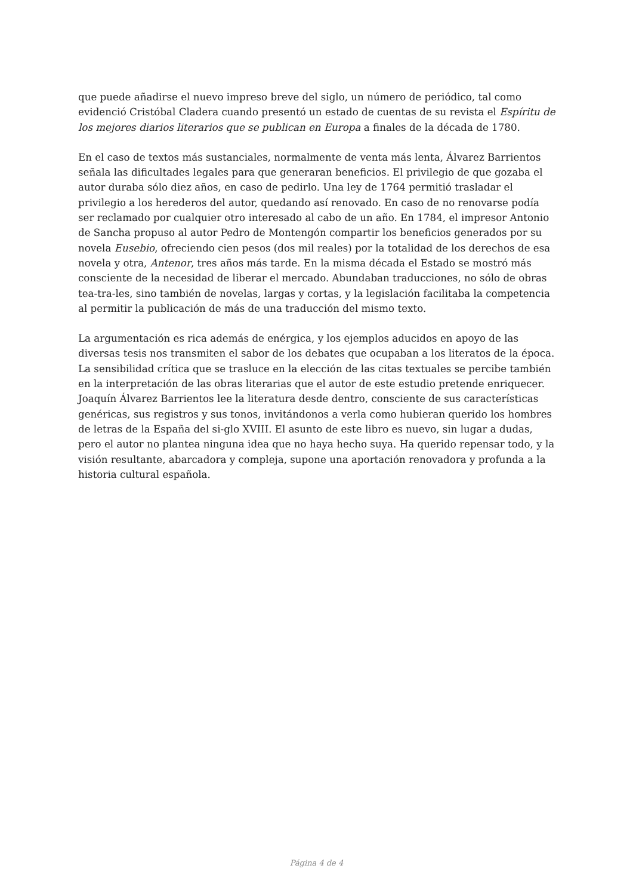que puede añadirse el nuevo impreso breve del siglo, un número de periódico, tal como evidenció Cristóbal Cladera cuando presentó un estado de cuentas de su revista el Espíritu de los mejores diarios literarios que se publican en Europa a finales de la década de 1780.
En el caso de textos más sustanciales, normalmente de venta más lenta, Álvarez Barrientos señala las dificultades legales para que generaran beneficios. El privilegio de que gozaba el autor duraba sólo diez años, en caso de pedirlo. Una ley de 1764 permitió trasladar el privilegio a los herederos del autor, quedando así renovado. En caso de no renovarse podía ser reclamado por cualquier otro interesado al cabo de un año. En 1784, el impresor Antonio de Sancha propuso al autor Pedro de Montengón compartir los beneficios generados por su novela Eusebio, ofreciendo cien pesos (dos mil reales) por la totalidad de los derechos de esa novela y otra, Antenor, tres años más tarde. En la misma década el Estado se mostró más consciente de la necesidad de liberar el mercado. Abundaban traducciones, no sólo de obras tea-tra-les, sino también de novelas, largas y cortas, y la legislación facilitaba la competencia al permitir la publicación de más de una traducción del mismo texto.
La argumentación es rica además de enérgica, y los ejemplos aducidos en apoyo de las diversas tesis nos transmiten el sabor de los debates que ocupaban a los literatos de la época. La sensibilidad crítica que se trasluce en la elección de las citas textuales se percibe también en la interpretación de las obras literarias que el autor de este estudio pretende enriquecer. Joaquín Álvarez Barrientos lee la literatura desde dentro, consciente de sus características genéricas, sus registros y sus tonos, invitándonos a verla como hubieran querido los hombres de letras de la España del si-glo XVIII. El asunto de este libro es nuevo, sin lugar a dudas, pero el autor no plantea ninguna idea que no haya hecho suya. Ha querido repensar todo, y la visión resultante, abarcadora y compleja, supone una aportación renovadora y profunda a la historia cultural española.
Página 4 de 4